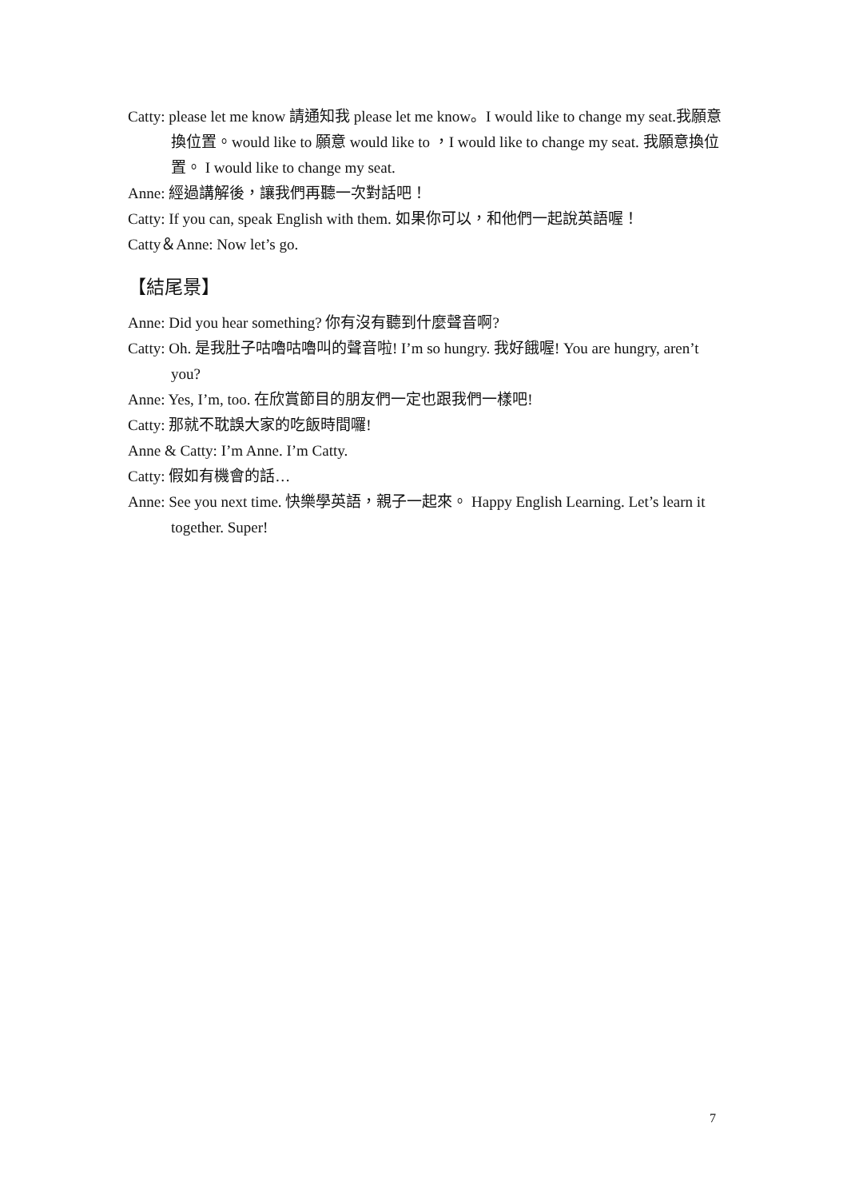Catty: please let me know 請通知我 please let me know。I would like to change my seat.我願意換位置。would like to 願意 would like to ，I would like to change my seat. 我願意換位置。 I would like to change my seat.
Anne: 經過講解後，讓我們再聽一次對話吧！
Catty: If you can, speak English with them. 如果你可以，和他們一起說英語喔！
Catty＆Anne: Now let’s go.
【結尾景】
Anne: Did you hear something? 你有沒有聽到什麼聲音啊?
Catty: Oh. 是我肚子咕嚕咕嚕叫的聲音啦! I’m so hungry. 我好餓喔! You are hungry, aren’t you?
Anne: Yes, I’m, too. 在欣賞節目的朋友們一定也跟我們一樣吧!
Catty: 那就不耽誤大家的吃飯時間囉!
Anne & Catty: I’m Anne. I’m Catty.
Catty: 假如有機會的話…
Anne: See you next time. 快樂學英語，親子一起來。 Happy English Learning. Let’s learn it together. Super!
7